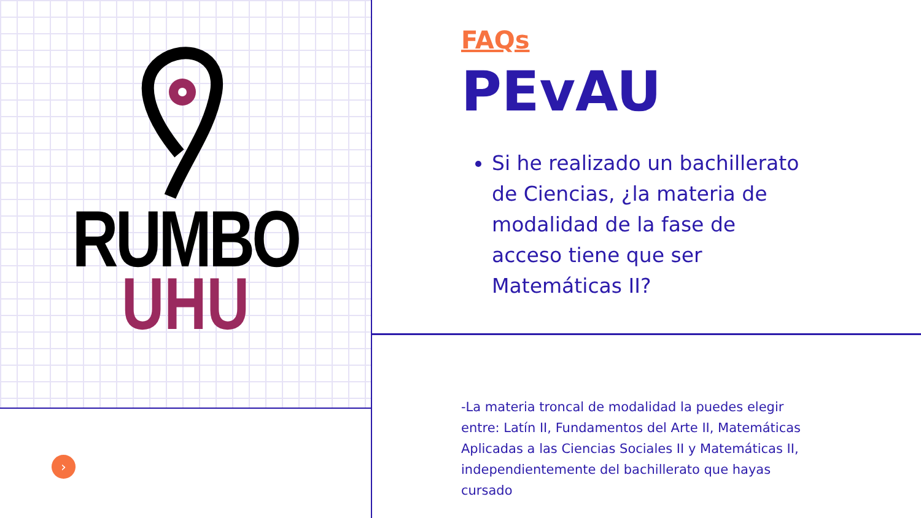RUMBO
UHU
›
FAQs
PEvAU
Si he realizado un bachillerato de Ciencias, ¿la materia de modalidad de la fase de acceso tiene que ser Matemáticas II?
-La materia troncal de modalidad la puedes elegir entre: Latín II, Fundamentos del Arte II, Matemáticas Aplicadas a las Ciencias Sociales II y Matemáticas II, independientemente del bachillerato que hayas cursado